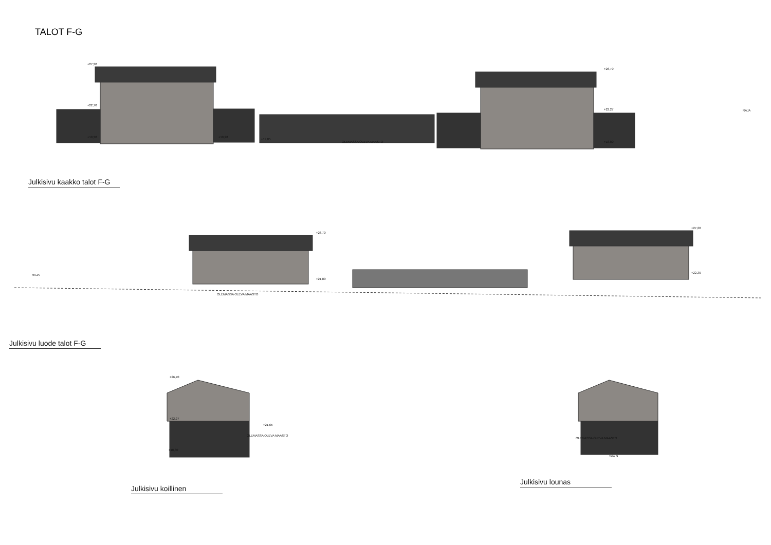TALOT F-G
+27,20
+26,70
RAJA
+22,70
+19,30 +19,28
+19,05
OLEMASSA OLEVA MAASTO
+22,27
+18,80
Julkisivu kaakko talot F-G
+26,70
+27,20
RAJA
+21,80
+22,30
OLEMASSA OLEVA MAASTO
Julkisivu luode talot F-G
+26,70
+22,27
+21,65
OLEMASSA OLEVA MAASTO
+18,80
Julkisivu koillinen
OLEMASSA OLEVA MAASTO
Talo G
Julkisivu lounas